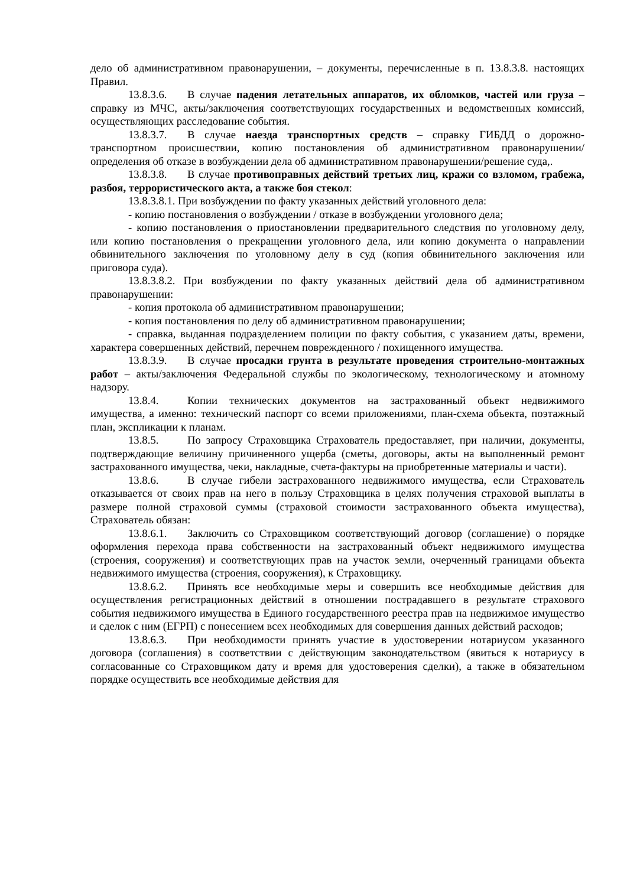дело об административном правонарушении, – документы, перечисленные в п. 13.8.3.8. настоящих Правил.
13.8.3.6. В случае падения летательных аппаратов, их обломков, частей или груза – справку из МЧС, акты/заключения соответствующих государственных и ведомственных комиссий, осуществляющих расследование события.
13.8.3.7. В случае наезда транспортных средств – справку ГИБДД о дорожно-транспортном происшествии, копию постановления об административном правонарушении/определения об отказе в возбуждении дела об административном правонарушении/решение суда,.
13.8.3.8. В случае противоправных действий третьих лиц, кражи со взломом, грабежа, разбоя, террористического акта, а также боя стекол:
13.8.3.8.1. При возбуждении по факту указанных действий уголовного дела:
- копию постановления о возбуждении / отказе в возбуждении уголовного дела;
- копию постановления о приостановлении предварительного следствия по уголовному делу, или копию постановления о прекращении уголовного дела, или копию документа о направлении обвинительного заключения по уголовному делу в суд (копия обвинительного заключения или приговора суда).
13.8.3.8.2. При возбуждении по факту указанных действий дела об административном правонарушении:
- копия протокола об административном правонарушении;
- копия постановления по делу об административном правонарушении;
- справка, выданная подразделением полиции по факту события, с указанием даты, времени, характера совершенных действий, перечнем поврежденного / похищенного имущества.
13.8.3.9. В случае просадки грунта в результате проведения строительно-монтажных работ – акты/заключения Федеральной службы по экологическому, технологическому и атомному надзору.
13.8.4. Копии технических документов на застрахованный объект недвижимого имущества, а именно: технический паспорт со всеми приложениями, план-схема объекта, поэтажный план, экспликации к планам.
13.8.5. По запросу Страховщика Страхователь предоставляет, при наличии, документы, подтверждающие величину причиненного ущерба (сметы, договоры, акты на выполненный ремонт застрахованного имущества, чеки, накладные, счета-фактуры на приобретенные материалы и части).
13.8.6. В случае гибели застрахованного недвижимого имущества, если Страхователь отказывается от своих прав на него в пользу Страховщика в целях получения страховой выплаты в размере полной страховой суммы (страховой стоимости застрахованного объекта имущества), Страхователь обязан:
13.8.6.1. Заключить со Страховщиком соответствующий договор (соглашение) о порядке оформления перехода права собственности на застрахованный объект недвижимого имущества (строения, сооружения) и соответствующих прав на участок земли, очерченный границами объекта недвижимого имущества (строения, сооружения), к Страховщику.
13.8.6.2. Принять все необходимые меры и совершить все необходимые действия для осуществления регистрационных действий в отношении пострадавшего в результате страхового события недвижимого имущества в Единого государственного реестра прав на недвижимое имущество и сделок с ним (ЕГРП) с понесением всех необходимых для совершения данных действий расходов;
13.8.6.3. При необходимости принять участие в удостоверении нотариусом указанного договора (соглашения) в соответствии с действующим законодательством (явиться к нотариусу в согласованные со Страховщиком дату и время для удостоверения сделки), а также в обязательном порядке осуществить все необходимые действия для